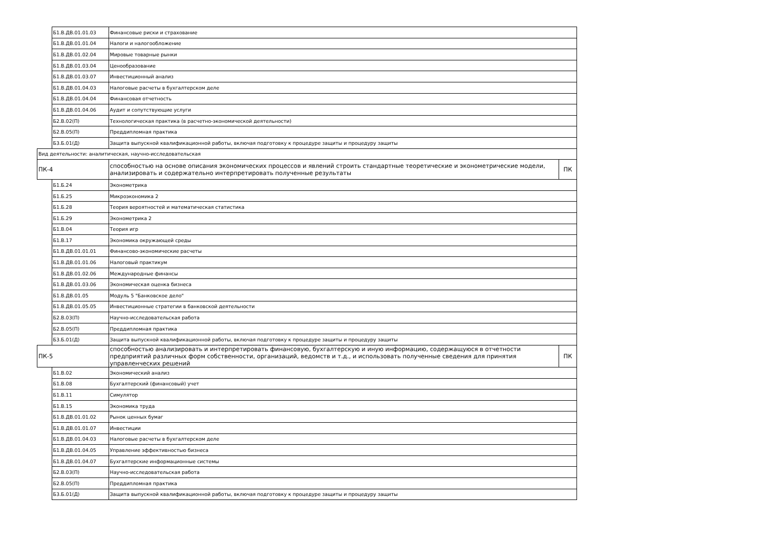| | Б1.В.ДВ.01.01.03 | Финансовые риски и страхование | |
| | Б1.В.ДВ.01.01.04 | Налоги и налогообложение | |
| | Б1.В.ДВ.01.02.04 | Мировые товарные рынки | |
| | Б1.В.ДВ.01.03.04 | Ценообразование | |
| | Б1.В.ДВ.01.03.07 | Инвестиционный анализ | |
| | Б1.В.ДВ.01.04.03 | Налоговые расчеты в бухгалтерском деле | |
| | Б1.В.ДВ.01.04.04 | Финансовая отчетность | |
| | Б1.В.ДВ.01.04.06 | Аудит и сопутствующие услуги | |
| | Б2.В.02(П) | Технологическая практика (в расчетно-экономической деятельности) | |
| | Б2.В.05(П) | Преддипломная практика | |
| | Б3.Б.01(Д) | Защита выпускной квалификационной работы, включая подготовку к процедуре защиты и процедуру защиты | |
| Вид деятельности: аналитическая, научно-исследовательская | | | |
| ПК-4 | | способностью на основе описания экономических процессов и явлений строить стандартные теоретические и эконометрические модели, анализировать и содержательно интерпретировать полученные результаты | ПК |
| | Б1.Б.24 | Эконометрика | |
| | Б1.Б.25 | Микроэкономика 2 | |
| | Б1.Б.28 | Теория вероятностей и математическая статистика | |
| | Б1.Б.29 | Эконометрика 2 | |
| | Б1.В.04 | Теория игр | |
| | Б1.В.17 | Экономика окружающей среды | |
| | Б1.В.ДВ.01.01.01 | Финансово-экономические расчеты | |
| | Б1.В.ДВ.01.01.06 | Налоговый практикум | |
| | Б1.В.ДВ.01.02.06 | Международные финансы | |
| | Б1.В.ДВ.01.03.06 | Экономическая оценка бизнеса | |
| | Б1.В.ДВ.01.05 | Модуль 5 "Банковское дело" | |
| | Б1.В.ДВ.01.05.05 | Инвестиционные стратегии в банковской деятельности | |
| | Б2.В.03(П) | Научно-исследовательская работа | |
| | Б2.В.05(П) | Преддипломная практика | |
| | Б3.Б.01(Д) | Защита выпускной квалификационной работы, включая подготовку к процедуре защиты и процедуру защиты | |
| ПК-5 | | способностью анализировать и интерпретировать финансовую, бухгалтерскую и иную информацию, содержащуюся в отчетности предприятий различных форм собственности, организаций, ведомств и т.д., и использовать полученные сведения для принятия управленческих решений | ПК |
| | Б1.В.02 | Экономический анализ | |
| | Б1.В.08 | Бухгалтерский (финансовый) учет | |
| | Б1.В.11 | Симулятор | |
| | Б1.В.15 | Экономика труда | |
| | Б1.В.ДВ.01.01.02 | Рынок ценных бумаг | |
| | Б1.В.ДВ.01.01.07 | Инвестиции | |
| | Б1.В.ДВ.01.04.03 | Налоговые расчеты в бухгалтерском деле | |
| | Б1.В.ДВ.01.04.05 | Управление эффективностью бизнеса | |
| | Б1.В.ДВ.01.04.07 | Бухгалтерские информационные системы | |
| | Б2.В.03(П) | Научно-исследовательская работа | |
| | Б2.В.05(П) | Преддипломная практика | |
| | Б3.Б.01(Д) | Защита выпускной квалификационной работы, включая подготовку к процедуре защиты и процедуру защиты | |